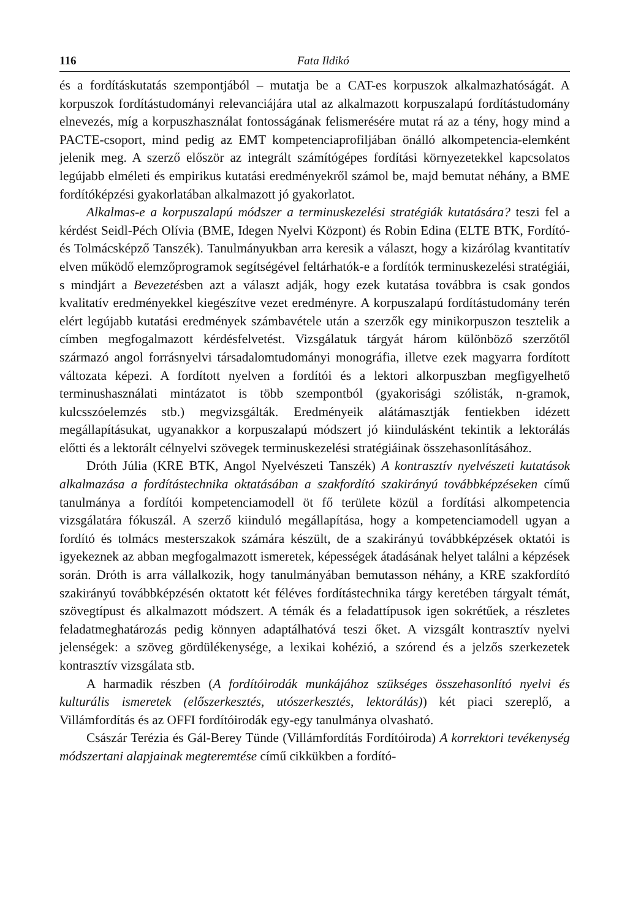116 Fata Ildikó
és a fordításkutatás szempontjából – mutatja be a CAT-es korpuszok alkalmazhatóságát. A korpuszok fordítástudományi relevanciájára utal az alkalmazott korpuszalapú fordítástudomány elnevezés, míg a korpuszhasználat fontosságának felismerésére mutat rá az a tény, hogy mind a PACTE-csoport, mind pedig az EMT kompetenciaprofiljában önálló alkompetencia-elemként jelenik meg. A szerző először az integrált számítógépes fordítási környezetekkel kapcsolatos legújabb elméleti és empirikus kutatási eredményekről számol be, majd bemutat néhány, a BME fordítóképzési gyakorlatában alkalmazott jó gyakorlatot.
Alkalmas-e a korpuszalapú módszer a terminuskezelési stratégiák kutatására? teszi fel a kérdést Seidl-Péch Olívia (BME, Idegen Nyelvi Központ) és Robin Edina (ELTE BTK, Fordító- és Tolmácsképző Tanszék). Tanulmányukban arra keresik a választ, hogy a kizárólag kvantitatív elven működő elemzőprogramok segítségével feltárhatók-e a fordítók terminuskezelési stratégiái, s mindjárt a Bevezetésben azt a választ adják, hogy ezek kutatása továbbra is csak gondos kvalitatív eredményekkel kiegészítve vezet eredményre. A korpuszalapú fordítástudomány terén elért legújabb kutatási eredmények számbavétele után a szerzők egy minikorpuszon tesztelik a címben megfogalmazott kérdésfelvetést. Vizsgálatuk tárgyát három különböző szerzőtől származó angol forrásnyelvi társadalomtudományi monográfia, illetve ezek magyarra fordított változata képezi. A fordított nyelven a fordítói és a lektori alkorpuszban megfigyelhető terminushasználati mintázatot is több szempontból (gyakorisági szólisták, n-gramok, kulcsszóelemzés stb.) megvizsgálták. Eredményeik alátámasztják fentiekben idézett megállapításukat, ugyanakkor a korpuszalapú módszert jó kiindulásként tekintik a lektorálás előtti és a lektorált célnyelvi szövegek terminuskezelési stratégiáinak összehasonlításához.
Dróth Júlia (KRE BTK, Angol Nyelvészeti Tanszék) A kontrasztív nyelvészeti kutatások alkalmazása a fordítástechnika oktatásában a szakfordító szakirányú továbbképzéseken című tanulmánya a fordítói kompetenciamodell öt fő területe közül a fordítási alkompetencia vizsgálatára fókuszál. A szerző kiinduló megállapítása, hogy a kompetenciamodell ugyan a fordító és tolmács mesterszakok számára készült, de a szakirányú továbbképzések oktatói is igyekeznek az abban megfogalmazott ismeretek, képességek átadásának helyet találni a képzések során. Dróth is arra vállalkozik, hogy tanulmányában bemutasson néhány, a KRE szakfordító szakirányú továbbképzésén oktatott két féléves fordítástechnika tárgy keretében tárgyalt témát, szövegtípust és alkalmazott módszert. A témák és a feladattípusok igen sokrétűek, a részletes feladatmeghatározás pedig könnyen adaptálhatóvá teszi őket. A vizsgált kontrasztív nyelvi jelenségek: a szöveg gördülékenysége, a lexikai kohézió, a szórend és a jelzős szerkezetek kontrasztív vizsgálata stb.
A harmadik részben (A fordítóirodák munkájához szükséges összehasonlító nyelvi és kulturális ismeretek (előszerkesztés, utószerkesztés, lektorálás)) két piaci szereplő, a Villámfordítás és az OFFI fordítóirodák egy-egy tanulmánya olvasható.
Császár Terézia és Gál-Berey Tünde (Villámfordítás Fordítóiroda) A korrektori tevékenység módszertani alapjainak megteremtése című cikkükben a fordító-